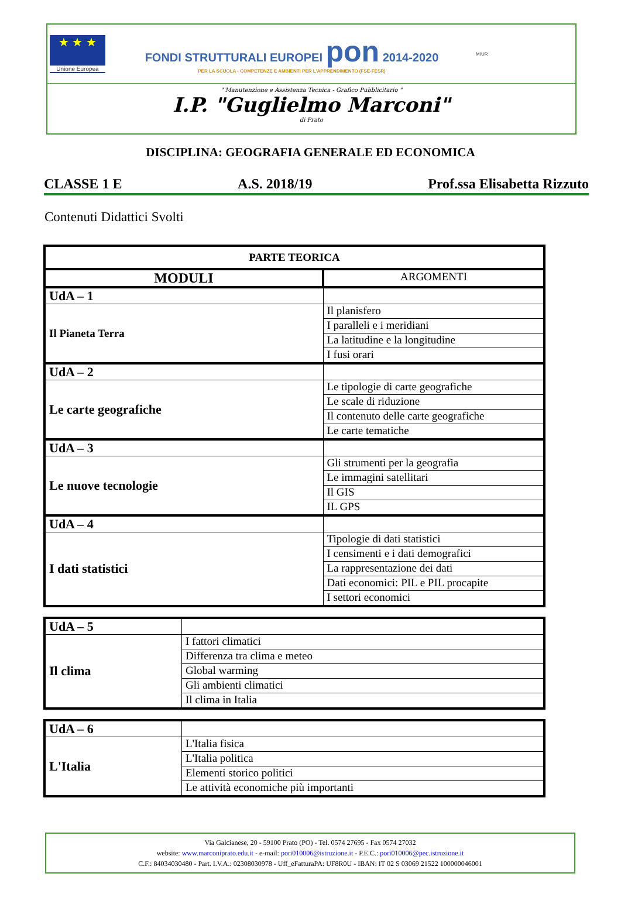★ ★ ★
Unione Europea
FONDI STRUTTURALI EUROPEI pon 2014-2020
PER LA SCUOLA - COMPETENZE E AMBIENTI PER L'APPRENDIMENTO (FSE-FESR)
MIUR
" Manutenzione e Assistenza Tecnica - Grafico Pubblicitario "
I.P. "Guglielmo Marconi"
di Prato
DISCIPLINA: GEOGRAFIA GENERALE ED ECONOMICA
CLASSE 1 E A.S. 2018/19 Prof.ssa Elisabetta Rizzuto
Contenuti Didattici Svolti
| PARTE TEORICA | |
| --- | --- |
| MODULI | ARGOMENTI |
| UdA – 1 | |
| Il Pianeta Terra | Il planisfero |
| | I paralleli e i meridiani |
| | La latitudine e la longitudine |
| | I fusi orari |
| UdA – 2 | |
| Le carte geografiche | Le tipologie di carte geografiche |
| | Le scale di riduzione |
| | Il contenuto delle carte geografiche |
| | Le carte tematiche |
| UdA – 3 | |
| Le nuove tecnologie | Gli strumenti per la geografia |
| | Le immagini satellitari |
| | Il GIS |
| | IL GPS |
| UdA – 4 | |
| I dati statistici | Tipologie di dati statistici |
| | I censimenti e i dati demografici |
| | La rappresentazione dei dati |
| | Dati economici: PIL e PIL procapite |
| | I settori economici |
| UdA – 5 | |
| Il clima | I fattori climatici |
| | Differenza tra clima e meteo |
| | Global warming |
| | Gli ambienti climatici |
| | Il clima in Italia |
| UdA – 6 | |
| L'Italia | L'Italia fisica |
| | L'Italia politica |
| | Elementi storico politici |
| | Le attività economiche più importanti |
Via Galcianese, 20 - 59100 Prato (PO) - Tel. 0574 27695 - Fax 0574 27032
website: www.marconiprato.edu.it - e-mail: pori010006@istruzione.it - P.E.C.: pori010006@pec.istruzione.it
C.F.: 84034030480 - Part. I.V.A.: 02308030978 - Uff_eFatturaPA: UF8R0U - IBAN: IT 02 S 03069 21522 100000046001